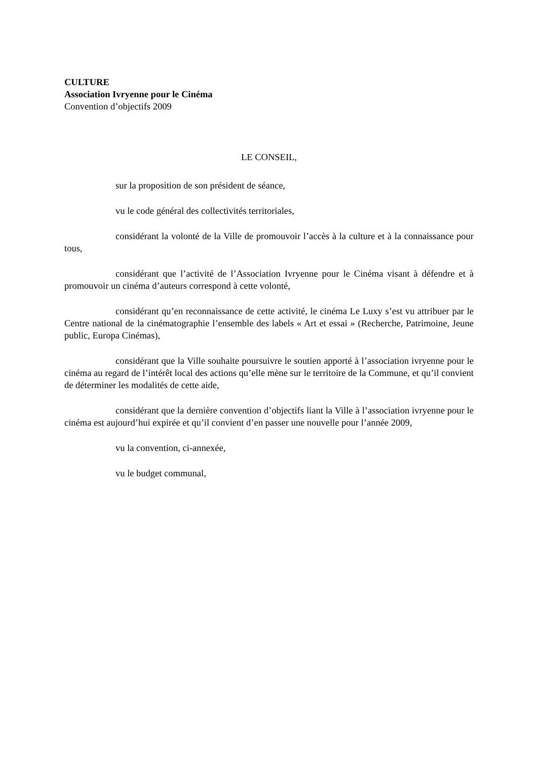CULTURE
Association Ivryenne pour le Cinéma
Convention d’objectifs 2009
LE CONSEIL,
sur la proposition de son président de séance,
vu le code général des collectivités territoriales,
considérant la volonté de la Ville de promouvoir l’accès à la culture et à la connaissance pour tous,
considérant que l’activité de l’Association Ivryenne pour le Cinéma visant à défendre et à promouvoir un cinéma d’auteurs correspond à cette volonté,
considérant qu’en reconnaissance de cette activité, le cinéma Le Luxy s’est vu attribuer par le Centre national de la cinématographie l’ensemble des labels « Art et essai » (Recherche, Patrimoine, Jeune public, Europa Cinémas),
considérant que la Ville souhaite poursuivre le soutien apporté à l’association ivryenne pour le cinéma au regard de l’intérêt local des actions qu’elle mène sur le territoire de la Commune, et qu’il convient de déterminer les modalités de cette aide,
considérant que la dernière convention d’objectifs liant la Ville à l’association ivryenne pour le cinéma est aujourd’hui expirée et qu’il convient d’en passer une nouvelle pour l’année 2009,
vu la convention, ci-annexée,
vu le budget communal,